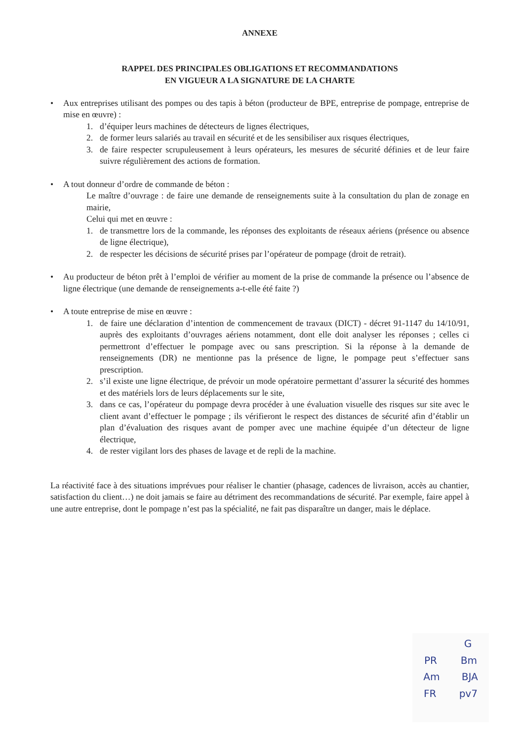ANNEXE
RAPPEL DES PRINCIPALES OBLIGATIONS ET RECOMMANDATIONS
EN VIGUEUR A LA SIGNATURE DE LA CHARTE
• Aux entreprises utilisant des pompes ou des tapis à béton (producteur de BPE, entreprise de pompage, entreprise de mise en œuvre) :
1. d’équiper leurs machines de détecteurs de lignes électriques,
2. de former leurs salariés au travail en sécurité et de les sensibiliser aux risques électriques,
3. de faire respecter scrupuleusement à leurs opérateurs, les mesures de sécurité définies et de leur faire suivre régulièrement des actions de formation.
• A tout donneur d’ordre de commande de béton :
Le maître d’ouvrage : de faire une demande de renseignements suite à la consultation du plan de zonage en mairie,
Celui qui met en œuvre :
1. de transmettre lors de la commande, les réponses des exploitants de réseaux aériens (présence ou absence de ligne électrique),
2. de respecter les décisions de sécurité prises par l’opérateur de pompage (droit de retrait).
• Au producteur de béton prêt à l’emploi de vérifier au moment de la prise de commande la présence ou l’absence de ligne électrique (une demande de renseignements a-t-elle été faite ?)
• A toute entreprise de mise en œuvre :
1. de faire une déclaration d’intention de commencement de travaux (DICT) - décret 91-1147 du 14/10/91, auprès des exploitants d’ouvrages aériens notamment, dont elle doit analyser les réponses ; celles ci permettront d’effectuer le pompage avec ou sans prescription. Si la réponse à la demande de renseignements (DR) ne mentionne pas la présence de ligne, le pompage peut s’effectuer sans prescription.
2. s’il existe une ligne électrique, de prévoir un mode opératoire permettant d’assurer la sécurité des hommes et des matériels lors de leurs déplacements sur le site,
3. dans ce cas, l’opérateur du pompage devra procéder à une évaluation visuelle des risques sur site avec le client avant d’effectuer le pompage ; ils vérifieront le respect des distances de sécurité afin d’établir un plan d’évaluation des risques avant de pomper avec une machine équipée d’un détecteur de ligne électrique,
4. de rester vigilant lors des phases de lavage et de repli de la machine.
La réactivité face à des situations imprévues pour réaliser le chantier (phasage, cadences de livraison, accès au chantier, satisfaction du client…) ne doit jamais se faire au détriment des recommandations de sécurité. Par exemple, faire appel à une autre entreprise, dont le pompage n’est pas la spécialité, ne fait pas disparaître un danger, mais le déplace.
G
PR Bm
Am BJA
FR pv7